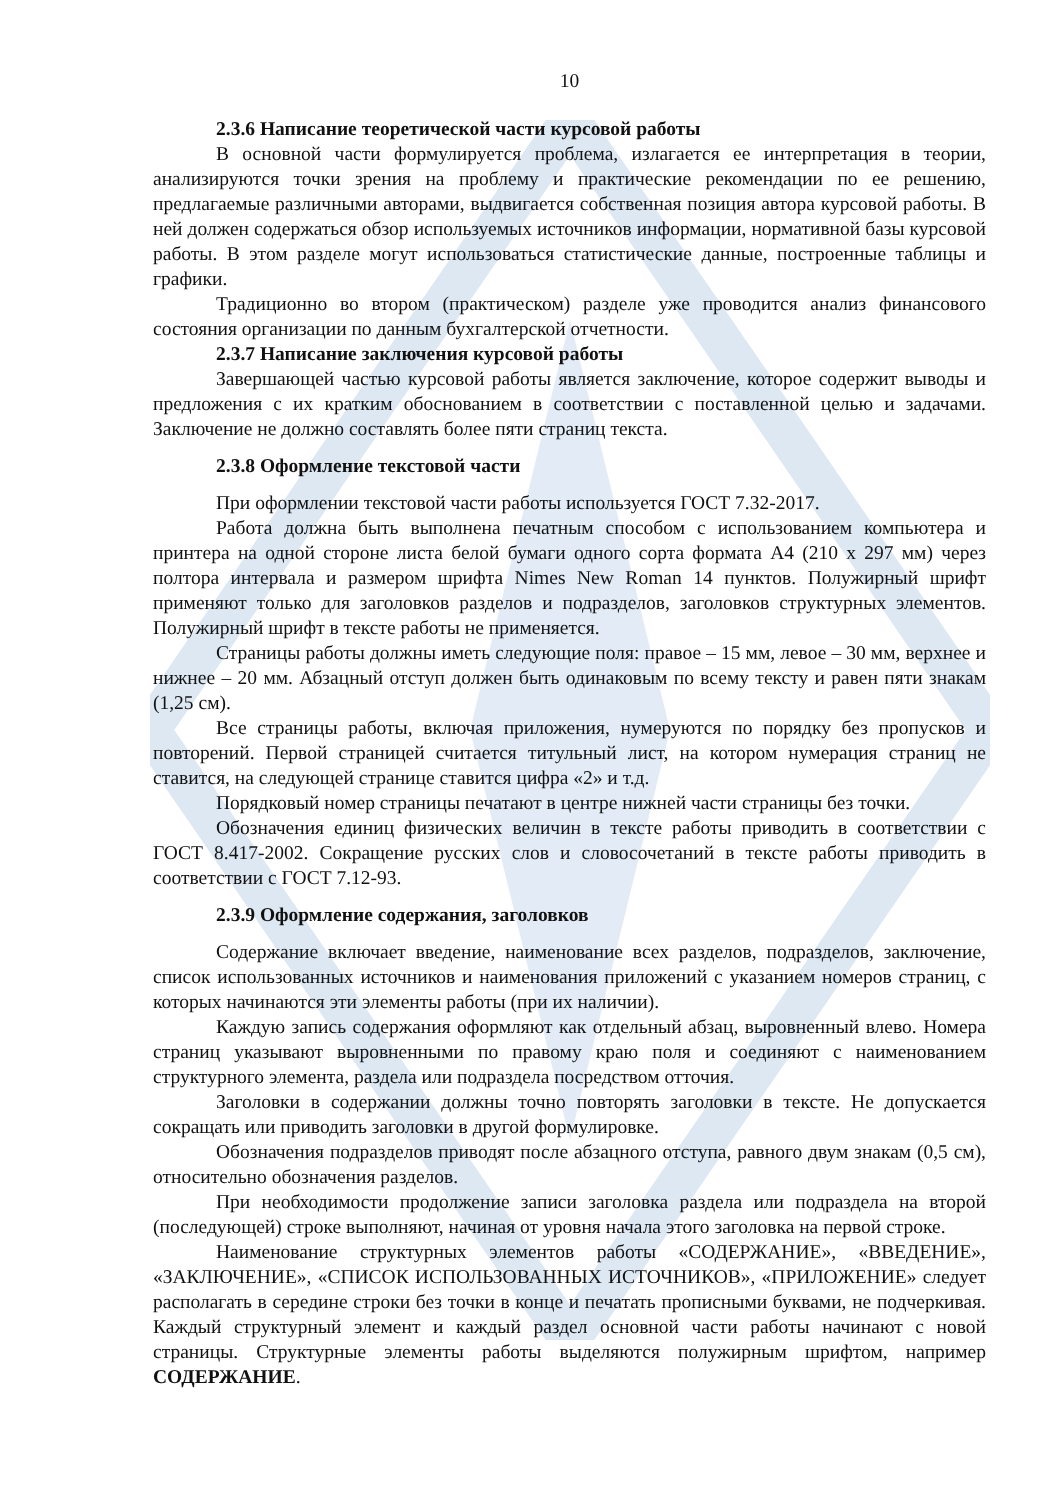10
2.3.6 Написание теоретической части курсовой работы
В основной части формулируется проблема, излагается ее интерпретация в теории, анализируются точки зрения на проблему и практические рекомендации по ее решению, предлагаемые различными авторами, выдвигается собственная позиция автора курсовой работы. В ней должен содержаться обзор используемых источников информации, нормативной базы курсовой работы. В этом разделе могут использоваться статистические данные, построенные таблицы и графики.
Традиционно во втором (практическом) разделе уже проводится анализ финансового состояния организации по данным бухгалтерской отчетности.
2.3.7 Написание заключения курсовой работы
Завершающей частью курсовой работы является заключение, которое содержит выводы и предложения с их кратким обоснованием в соответствии с поставленной целью и задачами. Заключение не должно составлять более пяти страниц текста.
2.3.8 Оформление текстовой части
При оформлении текстовой части работы используется ГОСТ 7.32-2017.
Работа должна быть выполнена печатным способом с использованием компьютера и принтера на одной стороне листа белой бумаги одного сорта формата А4 (210 х 297 мм) через полтора интервала и размером шрифта Nimes New Roman 14 пунктов. Полужирный шрифт применяют только для заголовков разделов и подразделов, заголовков структурных элементов. Полужирный шрифт в тексте работы не применяется.
Страницы работы должны иметь следующие поля: правое – 15 мм, левое – 30 мм, верхнее и нижнее – 20 мм. Абзацный отступ должен быть одинаковым по всему тексту и равен пяти знакам (1,25 см).
Все страницы работы, включая приложения, нумеруются по порядку без пропусков и повторений. Первой страницей считается титульный лист, на котором нумерация страниц не ставится, на следующей странице ставится цифра «2» и т.д.
Порядковый номер страницы печатают в центре нижней части страницы без точки.
Обозначения единиц физических величин в тексте работы приводить в соответствии с ГОСТ 8.417-2002. Сокращение русских слов и словосочетаний в тексте работы приводить в соответствии с ГОСТ 7.12-93.
2.3.9 Оформление содержания, заголовков
Содержание включает введение, наименование всех разделов, подразделов, заключение, список использованных источников и наименования приложений с указанием номеров страниц, с которых начинаются эти элементы работы (при их наличии).
Каждую запись содержания оформляют как отдельный абзац, выровненный влево. Номера страниц указывают выровненными по правому краю поля и соединяют с наименованием структурного элемента, раздела или подраздела посредством отточия.
Заголовки в содержании должны точно повторять заголовки в тексте. Не допускается сокращать или приводить заголовки в другой формулировке.
Обозначения подразделов приводят после абзацного отступа, равного двум знакам (0,5 см), относительно обозначения разделов.
При необходимости продолжение записи заголовка раздела или подраздела на второй (последующей) строке выполняют, начиная от уровня начала этого заголовка на первой строке.
Наименование структурных элементов работы «СОДЕРЖАНИЕ», «ВВЕДЕНИЕ», «ЗАКЛЮЧЕНИЕ», «СПИСОК ИСПОЛЬЗОВАННЫХ ИСТОЧНИКОВ», «ПРИЛОЖЕНИЕ» следует располагать в середине строки без точки в конце и печатать прописными буквами, не подчеркивая. Каждый структурный элемент и каждый раздел основной части работы начинают с новой страницы. Структурные элементы работы выделяются полужирным шрифтом, например СОДЕРЖАНИЕ.